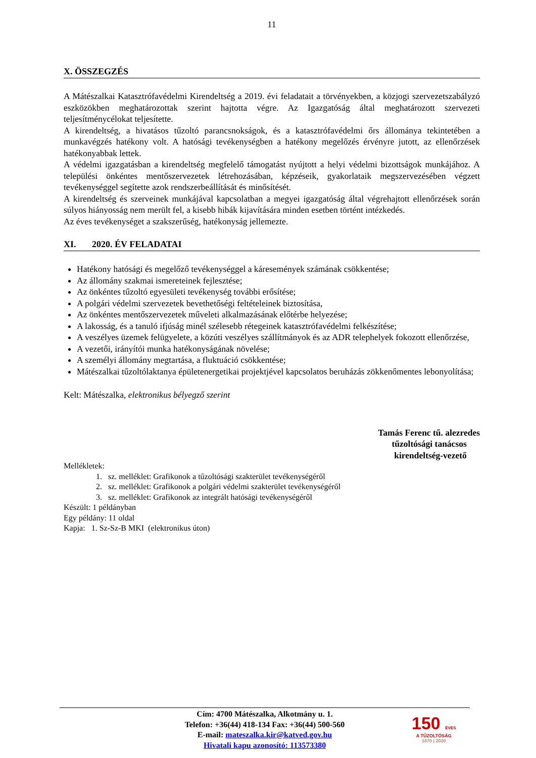11
X. ÖSSZEGZÉS
A Mátészalkai Katasztrófavédelmi Kirendeltség a 2019. évi feladatait a törvényekben, a közjogi szervezetszabályzó eszközökben meghatározottak szerint hajtotta végre. Az Igazgatóság által meghatározott szervezeti teljesítménycélokat teljesítette.
A kirendeltség, a hivatásos tűzoltó parancsnokságok, és a katasztrófavédelmi őrs állománya tekintetében a munkavégzés hatékony volt. A hatósági tevékenységben a hatékony megelőzés érvényre jutott, az ellenőrzések hatékonyabbak lettek.
A védelmi igazgatásban a kirendeltség megfelelő támogatást nyújtott a helyi védelmi bizottságok munkájához. A települési önkéntes mentőszervezetek létrehozásában, képzéseik, gyakorlataik megszervezésében végzett tevékenységgel segítette azok rendszerbeállítását és minősítését.
A kirendeltség és szerveinek munkájával kapcsolatban a megyei igazgatóság által végrehajtott ellenőrzések során súlyos hiányosság nem merült fel, a kisebb hibák kijavítására minden esetben történt intézkedés.
Az éves tevékenységet a szakszerűség, hatékonyság jellemezte.
XI. 2020. ÉV FELADATAI
Hatékony hatósági és megelőző tevékenységgel a káresemények számának csökkentése;
Az állomány szakmai ismereteinek fejlesztése;
Az önkéntes tűzoltó egyesületi tevékenység további erősítése;
A polgári védelmi szervezetek bevethetőségi feltételeinek biztosítása,
Az önkéntes mentőszervezetek műveleti alkalmazásának előtérbe helyezése;
A lakosság, és a tanuló ifjúság minél szélesebb rétegeinek katasztrófavédelmi felkészítése;
A veszélyes üzemek felügyelete, a közúti veszélyes szállítmányok és az ADR telephelyek fokozott ellenőrzése,
A vezetői, irányítói munka hatékonyságának növelése;
A személyi állomány megtartása, a fluktuáció csökkentése;
Mátészalkai tűzoltólaktanya épületenergetikai projektjével kapcsolatos beruházás zökkenőmentes lebonyolítása;
Kelt: Mátészalka, elektronikus bélyegző szerint
Tamás Ferenc tű. alezredes
tűzoltósági tanácsos
kirendeltség-vezető
Mellékletek:
1. sz. melléklet: Grafikonok a tűzoltósági szakterület tevékenységéről
2. sz. melléklet: Grafikonok a polgári védelmi szakterület tevékenységéről
3. sz. melléklet: Grafikonok az integrált hatósági tevékenységéről
Készült: 1 példányban
Egy példány: 11 oldal
Kapja: 1. Sz-Sz-B MKI (elektronikus úton)
Cím: 4700 Mátészalka, Alkotmány u. 1.
Telefon: +36(44) 418-134 Fax: +36(44) 500-560
E-mail: mateszalka.kir@katved.gov.hu
Hivatali kapu azonosító: 113573380
150 ÉVES
A TŰZOLTÓSÁG
1870 | 2020